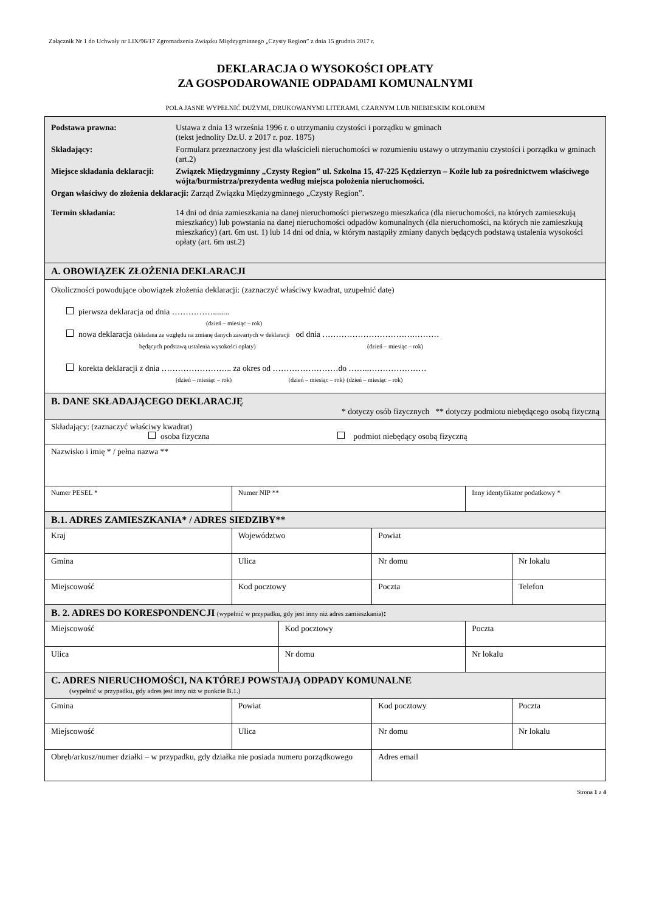Załącznik Nr 1 do Uchwały nr LIX/96/17 Zgromadzenia Związku Międzygminnego „Czysty Region” z dnia 15 grudnia 2017 r.
DEKLARACJA O WYSOKOŚCI OPŁATY
ZA GOSPODAROWANIE ODPADAMI KOMUNALNYMI
POLA JASNE WYPEŁNIĆ DUŻYMI, DRUKOWANYMI LITERAMI, CZARNYM LUB NIEBIESKIM KOLOREM
| / Podstawa prawna: / Ustawa z dnia 13 września 1996 r. o utrzymaniu czystości i porządku w gminach (tekst jednolity Dz.U. z 2017 r. poz. 1875) / / Składający: / Formularz przeznaczony jest dla właścicieli nieruchomości w rozumieniu ustawy o utrzymaniu czystości i porządku w gminach (art.2) / / Miejsce składania deklaracji: / Związek Międzygminny „Czysty Region” ul. Szkolna 15, 47-225 Kędzierzyn – Koźle lub za pośrednictwem właściwego wójta/burmistrza/prezydenta według miejsca położenia nieruchomości. / / Organ właściwy do złożenia deklaracji: Zarząd Związku Międzygminnego „Czysty Region”. / / / Termin składania: / 14 dni od dnia zamieszkania na danej nieruchomości pierwszego mieszkańca (dla nieruchomości, na których zamieszkują mieszkańcy) lub powstania na danej nieruchomości odpadów komunalnych (dla nieruchomości, na których nie zamieszkują mieszkańcy) (art. 6m ust. 1) lub 14 dni od dnia, w którym nastąpiły zmiany danych będących podstawą ustalenia wysokości opłaty (art. 6m ust.2) / | | | | | |
| A. OBOWIĄZEK ZŁOŻENIA DEKLARACJI | | | | | |
| Okoliczności powodujące obowiązek złożenia deklaracji: (zaznaczyć właściwy kwadrat, uzupełnić datę) pierwsza deklaracja od dnia ……………........ (dzień – miesiąc – rok) nowa deklaracja (składana ze względu na zmianę danych zawartych w deklaracji od dnia …………………………….……… będących podstawą ustalenia wysokości opłaty) (dzień – miesiąc – rok) korekta deklaracji z dnia …………………….. za okres od ……………………do ……..………………… (dzień – miesiąc – rok) (dzień – miesiąc – rok) (dzień – miesiąc – rok) | | | | | |
| B. DANE SKŁADAJĄCEGO DEKLARACJĘ * dotyczy osób fizycznych ** dotyczy podmiotu niebędącego osobą fizyczną | | | | | |
| Składający: (zaznaczyć właściwy kwadrat) osoba fizyczna podmiot niebędący osobą fizyczną | | | | | |
| Nazwisko i imię * / pełna nazwa ** | | | | | |
| Numer PESEL * | Numer NIP ** | | | Inny identyfikator podatkowy * | |
| B.1. ADRES ZAMIESZKANIA* / ADRES SIEDZIBY** | | | | | |
| Kraj | Województwo | | Powiat | | |
| Gmina | Ulica | | Nr domu | | Nr lokalu |
| Miejscowość | Kod pocztowy | | Poczta | | Telefon |
| B. 2. ADRES DO KORESPONDENCJI (wypełnić w przypadku, gdy jest inny niż adres zamieszkania) : | | | | | |
| Miejscowość | | Kod pocztowy | | Poczta | |
| Ulica | | Nr domu | | Nr lokalu | |
| C. ADRES NIERUCHOMOŚCI, NA KTÓREJ POWSTAJĄ ODPADY KOMUNALNE (wypełnić w przypadku, gdy adres jest inny niż w punkcie B.1.) | | | | | |
| Gmina | Powiat | | Kod pocztowy | | Poczta |
| Miejscowość | Ulica | | Nr domu | | Nr lokalu |
| Obręb/arkusz/numer działki – w przypadku, gdy działka nie posiada numeru porządkowego | | | Adres email | | |
Strona 1 z 4